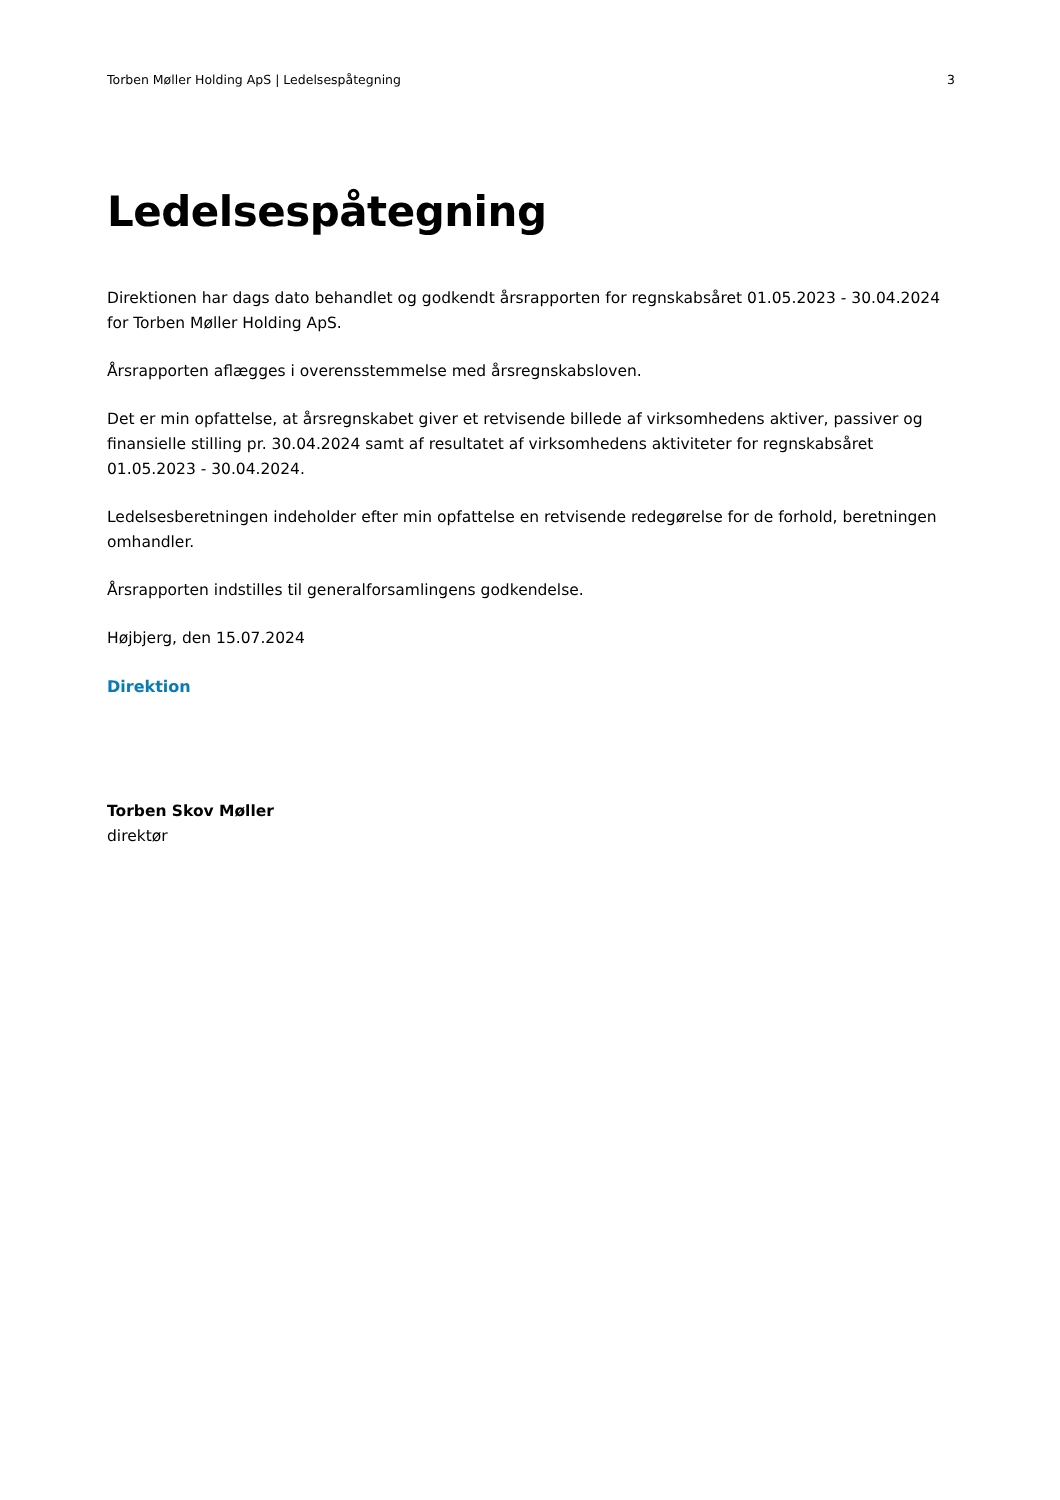Torben Møller Holding ApS | Ledelsespåtegning 3
Ledelsespåtegning
Direktionen har dags dato behandlet og godkendt årsrapporten for regnskabsåret 01.05.2023 - 30.04.2024 for Torben Møller Holding ApS.
Årsrapporten aflægges i overensstemmelse med årsregnskabsloven.
Det er min opfattelse, at årsregnskabet giver et retvisende billede af virksomhedens aktiver, passiver og finansielle stilling pr. 30.04.2024 samt af resultatet af virksomhedens aktiviteter for regnskabsåret 01.05.2023 - 30.04.2024.
Ledelsesberetningen indeholder efter min opfattelse en retvisende redegørelse for de forhold, beretningen omhandler.
Årsrapporten indstilles til generalforsamlingens godkendelse.
Højbjerg, den 15.07.2024
Direktion
Torben Skov Møller
direktør